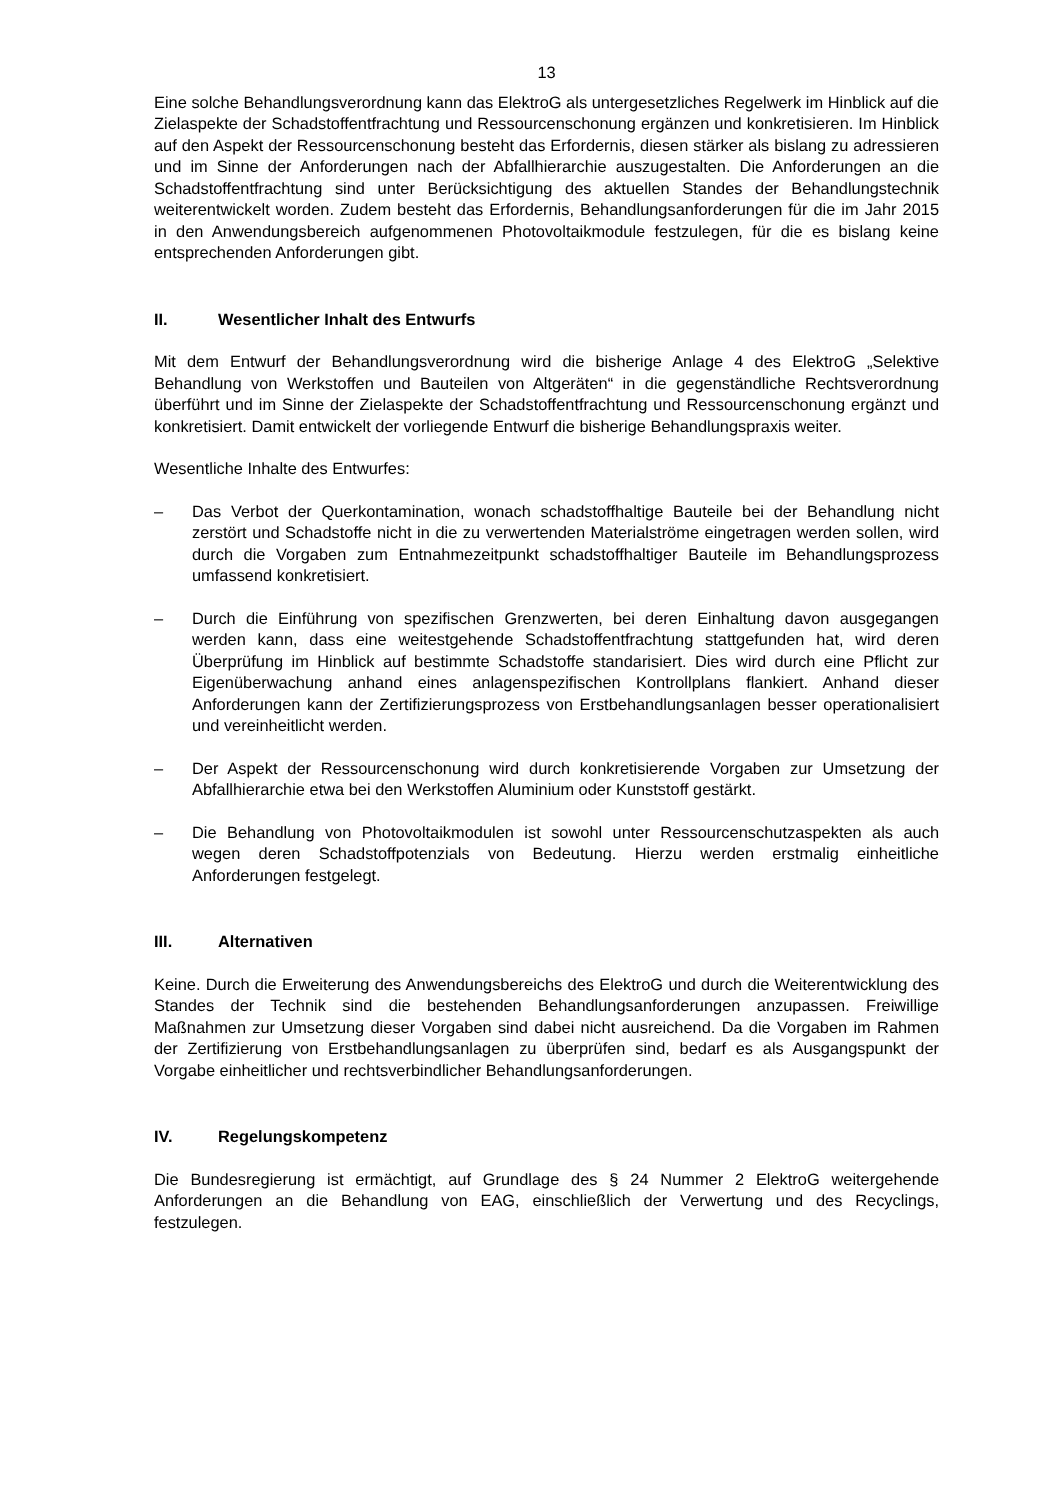13
Eine solche Behandlungsverordnung kann das ElektroG als untergesetzliches Regelwerk im Hinblick auf die Zielaspekte der Schadstoffentfrachtung und Ressourcenschonung ergänzen und konkretisieren. Im Hinblick auf den Aspekt der Ressourcenschonung besteht das Erfordernis, diesen stärker als bislang zu adressieren und im Sinne der Anforderungen nach der Abfallhierarchie auszugestalten. Die Anforderungen an die Schadstoffentfrachtung sind unter Berücksichtigung des aktuellen Standes der Behandlungstechnik weiterentwickelt worden. Zudem besteht das Erfordernis, Behandlungsanforderungen für die im Jahr 2015 in den Anwendungsbereich aufgenommenen Photovoltaikmodule festzulegen, für die es bislang keine entsprechenden Anforderungen gibt.
II. Wesentlicher Inhalt des Entwurfs
Mit dem Entwurf der Behandlungsverordnung wird die bisherige Anlage 4 des ElektroG „Selektive Behandlung von Werkstoffen und Bauteilen von Altgeräten“ in die gegenständliche Rechtsverordnung überführt und im Sinne der Zielaspekte der Schadstoffentfrachtung und Ressourcenschonung ergänzt und konkretisiert. Damit entwickelt der vorliegende Entwurf die bisherige Behandlungspraxis weiter.
Wesentliche Inhalte des Entwurfes:
– Das Verbot der Querkontamination, wonach schadstoffhaltige Bauteile bei der Behandlung nicht zerstört und Schadstoffe nicht in die zu verwertenden Materialströme eingetragen werden sollen, wird durch die Vorgaben zum Entnahmezeitpunkt schadstoffhaltiger Bauteile im Behandlungsprozess umfassend konkretisiert.
– Durch die Einführung von spezifischen Grenzwerten, bei deren Einhaltung davon ausgegangen werden kann, dass eine weitestgehende Schadstoffentfrachtung stattgefunden hat, wird deren Überprüfung im Hinblick auf bestimmte Schadstoffe standarisiert. Dies wird durch eine Pflicht zur Eigenüberwachung anhand eines anlagenspezifischen Kontrollplans flankiert. Anhand dieser Anforderungen kann der Zertifizierungsprozess von Erstbehandlungsanlagen besser operationalisiert und vereinheitlicht werden.
– Der Aspekt der Ressourcenschonung wird durch konkretisierende Vorgaben zur Umsetzung der Abfallhierarchie etwa bei den Werkstoffen Aluminium oder Kunststoff gestärkt.
– Die Behandlung von Photovoltaikmodulen ist sowohl unter Ressourcenschutzaspekten als auch wegen deren Schadstoffpotenzials von Bedeutung. Hierzu werden erstmalig einheitliche Anforderungen festgelegt.
III. Alternativen
Keine. Durch die Erweiterung des Anwendungsbereichs des ElektroG und durch die Weiterentwicklung des Standes der Technik sind die bestehenden Behandlungsanforderungen anzupassen. Freiwillige Maßnahmen zur Umsetzung dieser Vorgaben sind dabei nicht ausreichend. Da die Vorgaben im Rahmen der Zertifizierung von Erstbehandlungsanlagen zu überprüfen sind, bedarf es als Ausgangspunkt der Vorgabe einheitlicher und rechtsverbindlicher Behandlungsanforderungen.
IV. Regelungskompetenz
Die Bundesregierung ist ermächtigt, auf Grundlage des § 24 Nummer 2 ElektroG weitergehende Anforderungen an die Behandlung von EAG, einschließlich der Verwertung und des Recyclings, festzulegen.